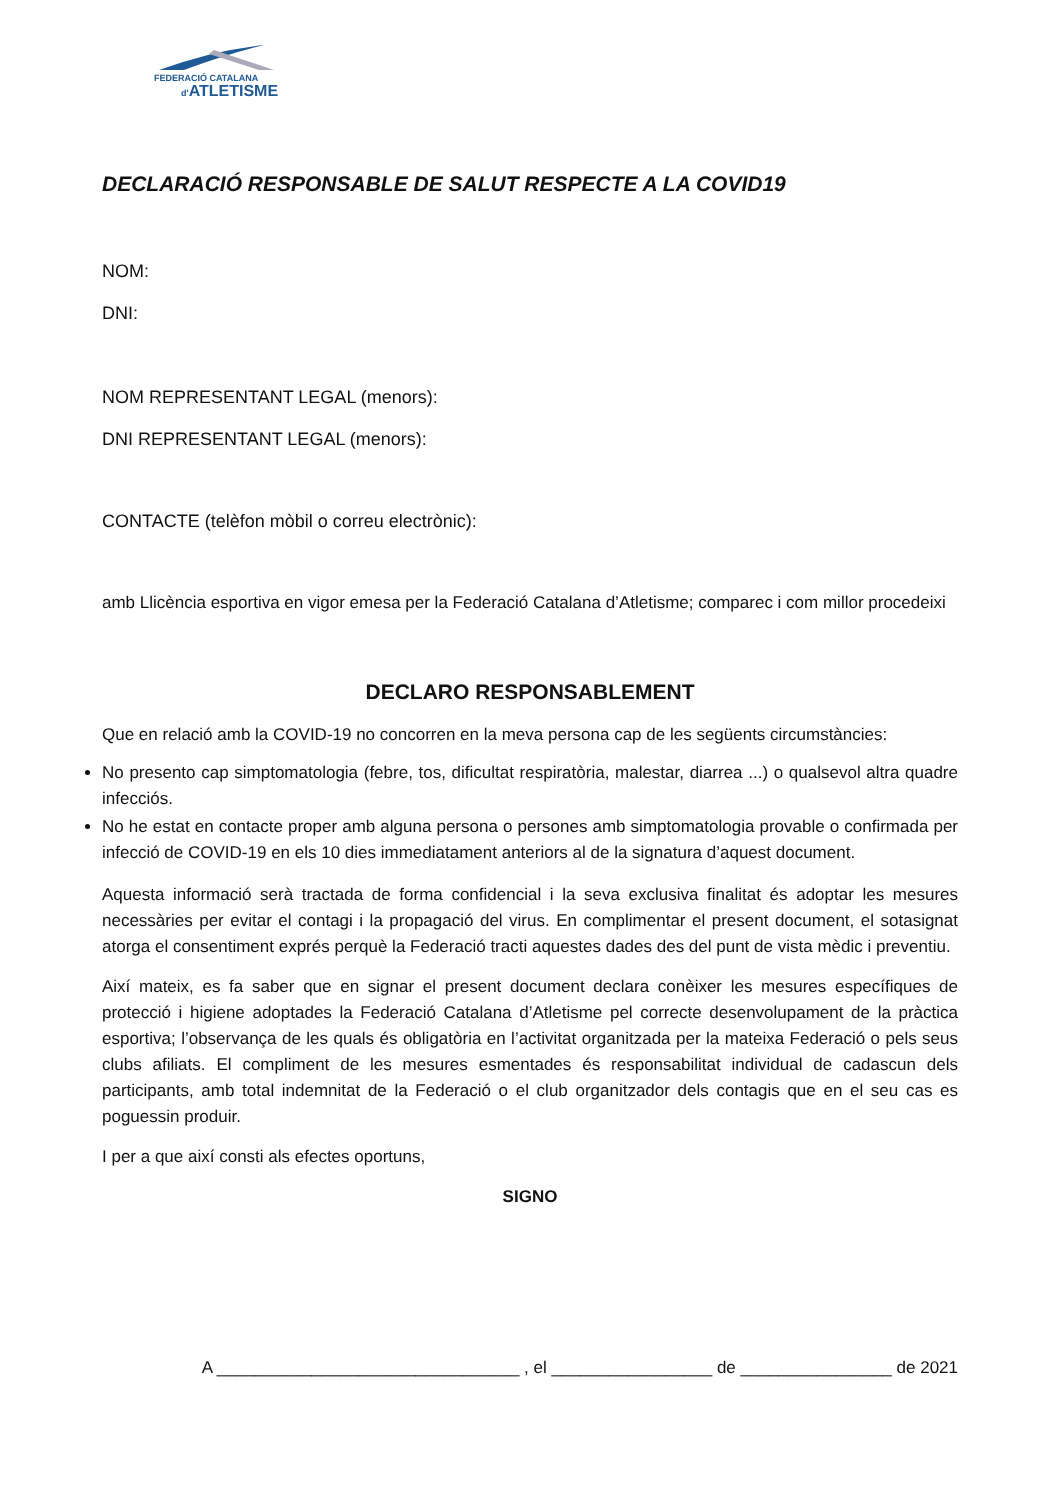FEDERACIÓ CATALANA
d'ATLETISME
DECLARACIÓ RESPONSABLE DE SALUT RESPECTE A LA COVID19
NOM:
DNI:
NOM REPRESENTANT LEGAL (menors):
DNI REPRESENTANT LEGAL (menors):
CONTACTE (telèfon mòbil o correu electrònic):
amb Llicència esportiva en vigor emesa per la Federació Catalana d’Atletisme; comparec i com millor procedeixi
DECLARO RESPONSABLEMENT
Que en relació amb la COVID-19 no concorren en la meva persona cap de les següents circumstàncies:
No presento cap simptomatologia (febre, tos, dificultat respiratòria, malestar, diarrea ...) o qualsevol altra quadre infecciós.
No he estat en contacte proper amb alguna persona o persones amb simptomatologia provable o confirmada per infecció de COVID-19 en els 10 dies immediatament anteriors al de la signatura d’aquest document.
Aquesta informació serà tractada de forma confidencial i la seva exclusiva finalitat és adoptar les mesures necessàries per evitar el contagi i la propagació del virus. En complimentar el present document, el sotasignat atorga el consentiment exprés perquè la Federació tracti aquestes dades des del punt de vista mèdic i preventiu.
Així mateix, es fa saber que en signar el present document declara conèixer les mesures específiques de protecció i higiene adoptades la Federació Catalana d’Atletisme pel correcte desenvolupament de la pràctica esportiva; l’observança de les quals és obligatòria en l’activitat organitzada per la mateixa Federació o pels seus clubs afiliats. El compliment de les mesures esmentades és responsabilitat individual de cadascun dels participants, amb total indemnitat de la Federació o el club organitzador dels contagis que en el seu cas es poguessin produir.
I per a que així consti als efectes oportuns,
SIGNO
A ________________________________ , el _________________ de ________________ de 2021